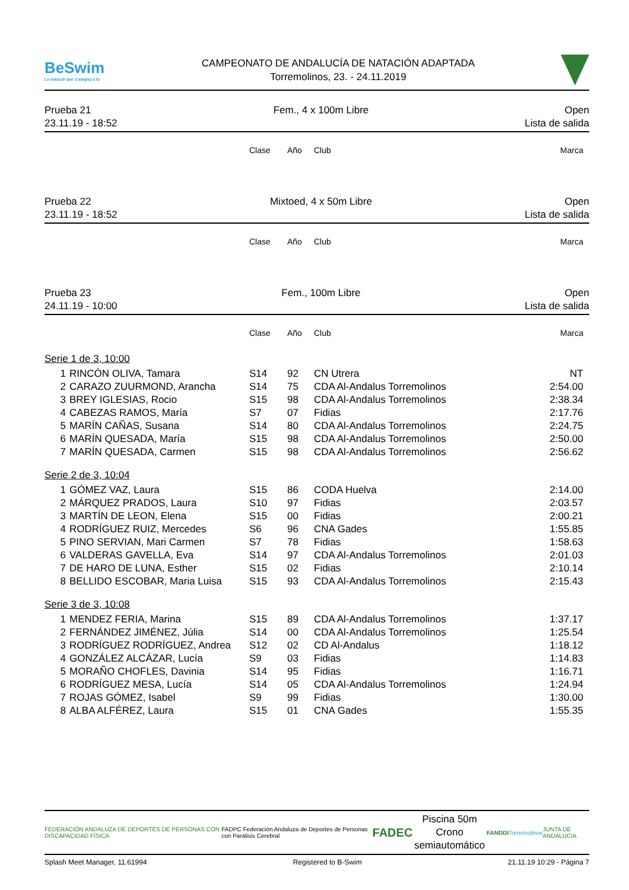BeSwim
La natació que s'adapta a tu
CAMPEONATO DE ANDALUCÍA DE NATACIÓN ADAPTADA
Torremolinos, 23. - 24.11.2019
Prueba 21
23.11.19 - 18:52
Fem., 4 x 100m Libre Open
Lista de salida
| | | Clase | Año | Club | Marca |
| --- | --- | --- | --- | --- | --- |
Prueba 22
23.11.19 - 18:52
Mixtoed, 4 x 50m Libre Open
Lista de salida
| | | Clase | Año | Club | Marca |
| --- | --- | --- | --- | --- | --- |
Prueba 23
24.11.19 - 10:00
Fem., 100m Libre Open
Lista de salida
| | | Clase | Año | Club | Marca |
| --- | --- | --- | --- | --- | --- |
| Serie 1 de 3, 10:00 | | | | | |
| 1 | RINCÓN OLIVA, Tamara | S14 | 92 | CN Utrera | NT |
| 2 | CARAZO ZUURMOND, Arancha | S14 | 75 | CDA Al-Andalus Torremolinos | 2:54.00 |
| 3 | BREY IGLESIAS, Rocio | S15 | 98 | CDA Al-Andalus Torremolinos | 2:38.34 |
| 4 | CABEZAS RAMOS, María | S7 | 07 | Fidias | 2:17.76 |
| 5 | MARÍN CAÑAS, Susana | S14 | 80 | CDA Al-Andalus Torremolinos | 2:24.75 |
| 6 | MARÍN QUESADA, María | S15 | 98 | CDA Al-Andalus Torremolinos | 2:50.00 |
| 7 | MARÍN QUESADA, Carmen | S15 | 98 | CDA Al-Andalus Torremolinos | 2:56.62 |
| Serie 2 de 3, 10:04 | | | | | |
| 1 | GÓMEZ VAZ, Laura | S15 | 86 | CODA Huelva | 2:14.00 |
| 2 | MÁRQUEZ PRADOS, Laura | S10 | 97 | Fidias | 2:03.57 |
| 3 | MARTÍN DE LEON, Elena | S15 | 00 | Fidias | 2:00.21 |
| 4 | RODRÍGUEZ RUIZ, Mercedes | S6 | 96 | CNA Gades | 1:55.85 |
| 5 | PINO SERVIAN, Mari Carmen | S7 | 78 | Fidias | 1:58.63 |
| 6 | VALDERAS GAVELLA, Eva | S14 | 97 | CDA Al-Andalus Torremolinos | 2:01.03 |
| 7 | DE HARO DE LUNA, Esther | S15 | 02 | Fidias | 2:10.14 |
| 8 | BELLIDO ESCOBAR, Maria Luisa | S15 | 93 | CDA Al-Andalus Torremolinos | 2:15.43 |
| Serie 3 de 3, 10:08 | | | | | |
| 1 | MENDEZ FERIA, Marina | S15 | 89 | CDA Al-Andalus Torremolinos | 1:37.17 |
| 2 | FERNÁNDEZ JIMÉNEZ, Júlia | S14 | 00 | CDA Al-Andalus Torremolinos | 1:25.54 |
| 3 | RODRÍGUEZ RODRÍGUEZ, Andrea | S12 | 02 | CD Al-Andalus | 1:18.12 |
| 4 | GONZÁLEZ ALCÁZAR, Lucía | S9 | 03 | Fidias | 1:14.83 |
| 5 | MORAÑO CHOFLES, Davinia | S14 | 95 | Fidias | 1:16.71 |
| 6 | RODRÍGUEZ MESA, Lucía | S14 | 05 | CDA Al-Andalus Torremolinos | 1:24.94 |
| 7 | ROJAS GÓMEZ, Isabel | S9 | 99 | Fidias | 1:30.00 |
| 8 | ALBA ALFÉREZ, Laura | S15 | 01 | CNA Gades | 1:55.35 |
FEDERACIÓN ANDALUZA DE DEPORTES DE PERSONAS CON DISCAPACIDAD FÍSICA
FADPC Federación Andaluza de Deportes de Personas con Parálisis Cerebral
FADEC
Piscina 50m
Crono semiautomático
FANDDI Torremolinos JUNTA DE ANDALUCIA
Splash Meet Manager, 11.61994 Registered to B-Swim 21.11.19 10:29 - Página 7